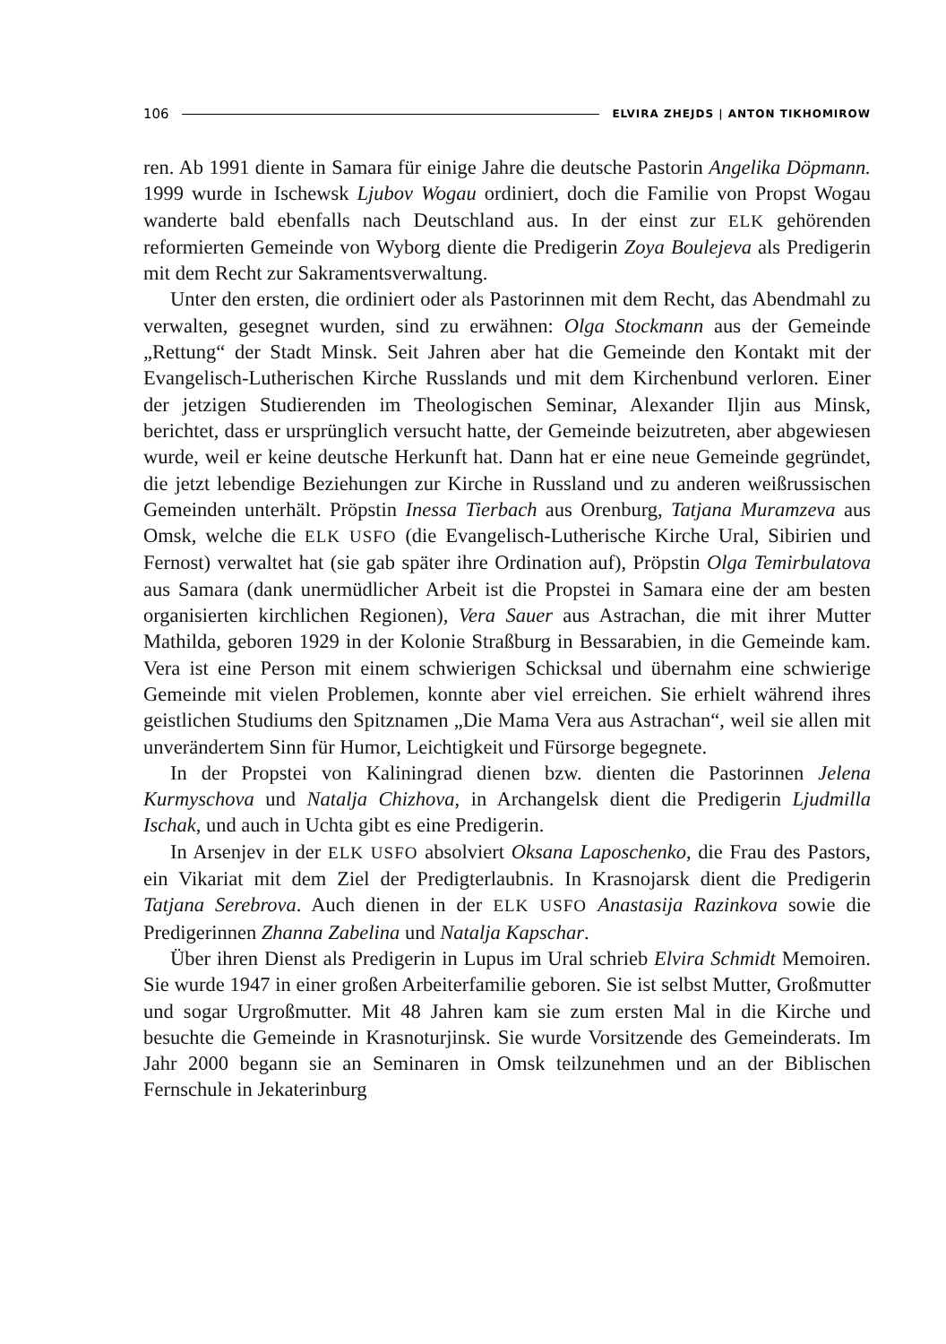106 ELVIRA ZHEJDS | ANTON TIKHOMIROW
ren. Ab 1991 diente in Samara für einige Jahre die deutsche Pastorin Angelika Döpmann. 1999 wurde in Ischewsk Ljubov Wogau ordiniert, doch die Familie von Propst Wogau wanderte bald ebenfalls nach Deutschland aus. In der einst zur ELK gehörenden reformierten Gemeinde von Wyborg diente die Predigerin Zoya Boulejeva als Predigerin mit dem Recht zur Sakramentsverwaltung.
Unter den ersten, die ordiniert oder als Pastorinnen mit dem Recht, das Abendmahl zu verwalten, gesegnet wurden, sind zu erwähnen: Olga Stockmann aus der Gemeinde „Rettung“ der Stadt Minsk. Seit Jahren aber hat die Gemeinde den Kontakt mit der Evangelisch-Lutherischen Kirche Russlands und mit dem Kirchenbund verloren. Einer der jetzigen Studierenden im Theologischen Seminar, Alexander Iljin aus Minsk, berichtet, dass er ursprünglich versucht hatte, der Gemeinde beizutreten, aber abgewiesen wurde, weil er keine deutsche Herkunft hat. Dann hat er eine neue Gemeinde gegründet, die jetzt lebendige Beziehungen zur Kirche in Russland und zu anderen weißrussischen Gemeinden unterhält. Pröpstin Inessa Tierbach aus Orenburg, Tatjana Muramzeva aus Omsk, welche die ELK USFO (die Evangelisch-Lutherische Kirche Ural, Sibirien und Fernost) verwaltet hat (sie gab später ihre Ordination auf), Pröpstin Olga Temirbulatova aus Samara (dank unermüdlicher Arbeit ist die Propstei in Samara eine der am besten organisierten kirchlichen Regionen), Vera Sauer aus Astrachan, die mit ihrer Mutter Mathilda, geboren 1929 in der Kolonie Straßburg in Bessarabien, in die Gemeinde kam. Vera ist eine Person mit einem schwierigen Schicksal und übernahm eine schwierige Gemeinde mit vielen Problemen, konnte aber viel erreichen. Sie erhielt während ihres geistlichen Studiums den Spitznamen „Die Mama Vera aus Astrachan“, weil sie allen mit unverändertem Sinn für Humor, Leichtigkeit und Fürsorge begegnete.
In der Propstei von Kaliningrad dienen bzw. dienten die Pastorinnen Jelena Kurmyschova und Natalja Chizhova, in Archangelsk dient die Predigerin Ljudmilla Ischak, und auch in Uchta gibt es eine Predigerin.
In Arsenjev in der ELK USFO absolviert Oksana Laposchenko, die Frau des Pastors, ein Vikariat mit dem Ziel der Predigterlaubnis. In Krasnojarsk dient die Predigerin Tatjana Serebrova. Auch dienen in der ELK USFO Anastasija Razinkova sowie die Predigerinnen Zhanna Zabelina und Natalja Kapschar.
Über ihren Dienst als Predigerin in Lupus im Ural schrieb Elvira Schmidt Memoiren. Sie wurde 1947 in einer großen Arbeiterfamilie geboren. Sie ist selbst Mutter, Großmutter und sogar Urgroßmutter. Mit 48 Jahren kam sie zum ersten Mal in die Kirche und besuchte die Gemeinde in Krasnoturjinsk. Sie wurde Vorsitzende des Gemeinderats. Im Jahr 2000 begann sie an Seminaren in Omsk teilzunehmen und an der Biblischen Fernschule in Jekaterinburg